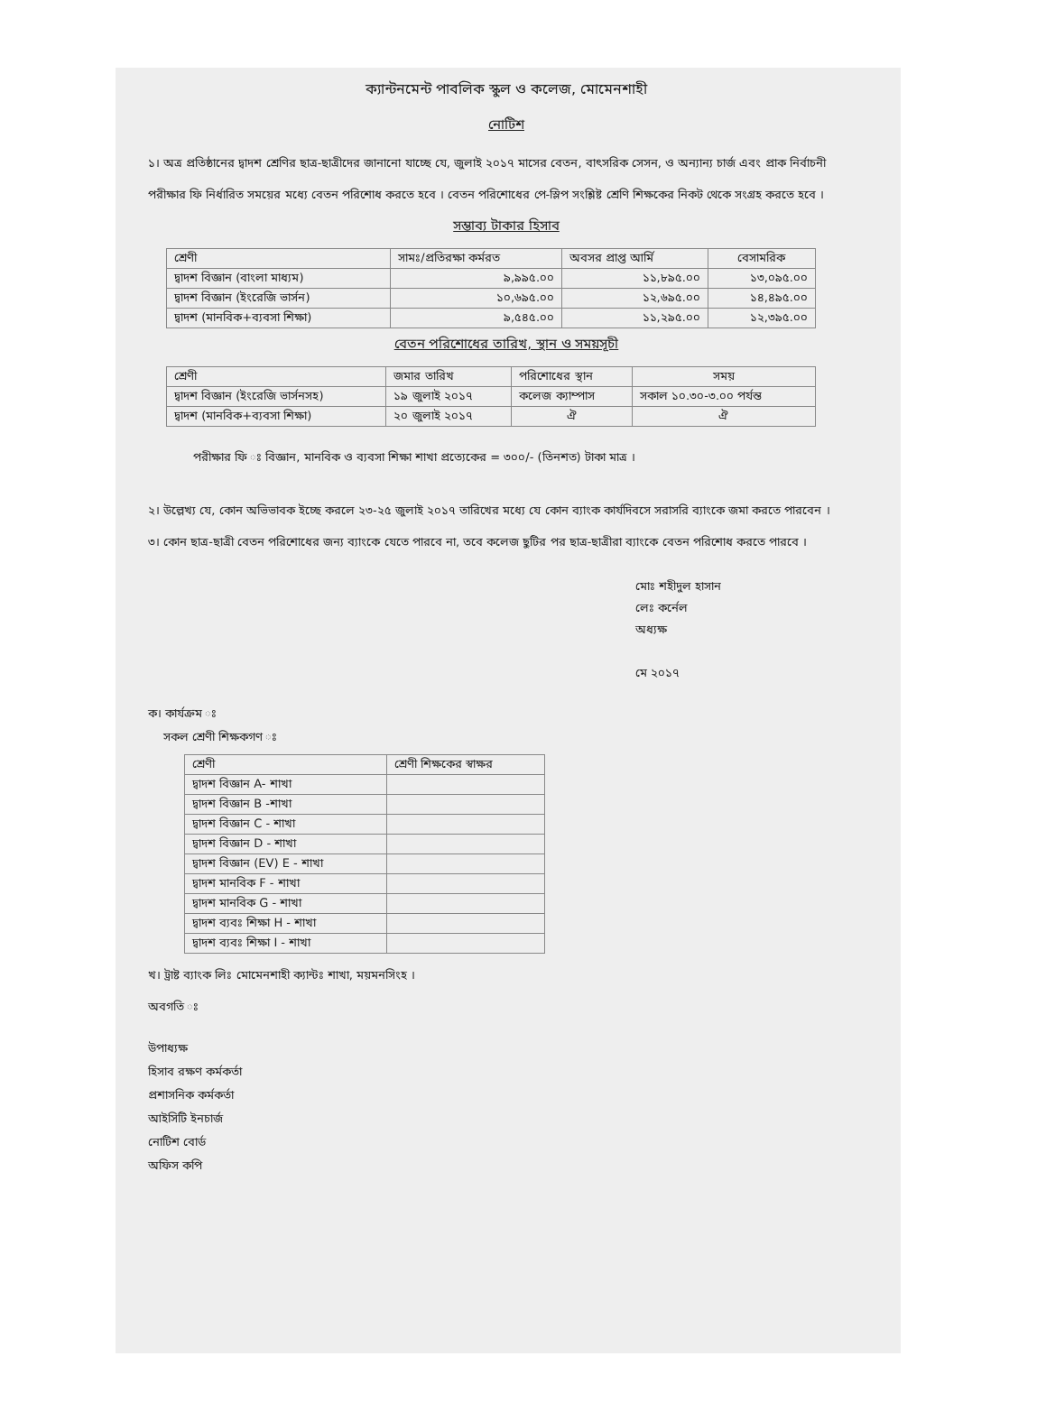ক্যান্টনমেন্ট পাবলিক স্কুল ও কলেজ, মোমেনশাহী
নোটিশ
১। অত্র প্রতিষ্ঠানের দ্বাদশ শ্রেণির ছাত্র-ছাত্রীদের জানানো যাচ্ছে যে, জুলাই ২০১৭ মাসের বেতন, বাৎসরিক সেসন, ও অন্যান্য চার্জ এবং প্রাক নির্বাচনী পরীক্ষার ফি নির্ধারিত সময়ের মধ্যে বেতন পরিশোধ করতে হবে । বেতন পরিশোধের পে-স্লিপ সংশ্লিষ্ট শ্রেণি শিক্ষকের নিকট থেকে সংগ্রহ করতে হবে ।
সম্ভাব্য টাকার হিসাব
| শ্রেণী | সামঃ/প্রতিরক্ষা কর্মরত | অবসর প্রাপ্ত আর্মি | বেসামরিক |
| --- | --- | --- | --- |
| দ্বাদশ বিজ্ঞান (বাংলা মাধ্যম) | ৯,৯৯৫.০০ | ১১,৮৯৫.০০ | ১৩,০৯৫.০০ |
| দ্বাদশ বিজ্ঞান (ইংরেজি ভার্সন) | ১০,৬৯৫.০০ | ১২,৬৯৫.০০ | ১৪,৪৯৫.০০ |
| দ্বাদশ (মানবিক+ব্যবসা শিক্ষা) | ৯,৫৪৫.০০ | ১১,২৯৫.০০ | ১২,৩৯৫.০০ |
বেতন পরিশোধের তারিখ, স্থান ও সময়সূচী
| শ্রেণী | জমার তারিখ | পরিশোধের স্থান | সময় |
| --- | --- | --- | --- |
| দ্বাদশ বিজ্ঞান (ইংরেজি ভার্সনসহ) | ১৯ জুলাই ২০১৭ | কলেজ ক্যাম্পাস | সকাল ১০.৩০-৩.০০ পর্যন্ত |
| দ্বাদশ (মানবিক+ব্যবসা শিক্ষা) | ২০ জুলাই ২০১৭ | ঐ | ঐ |
পরীক্ষার ফি ঃ বিজ্ঞান, মানবিক ও ব্যবসা শিক্ষা শাখা প্রত্যেকের = ৩০০/- (তিনশত) টাকা মাত্র ।
২। উল্লেখ্য যে, কোন অভিভাবক ইচ্ছে করলে ২৩-২৫ জুলাই ২০১৭ তারিখের মধ্যে যে কোন ব্যাংক কার্যদিবসে সরাসরি ব্যাংকে জমা করতে পারবেন ।
৩। কোন ছাত্র-ছাত্রী বেতন পরিশোধের জন্য ব্যাংকে যেতে পারবে না, তবে কলেজ ছুটির পর ছাত্র-ছাত্রীরা ব্যাংকে বেতন পরিশোধ করতে পারবে ।
মোঃ শহীদুল হাসান
লেঃ কর্নেল
অধ্যক্ষ
মে ২০১৭
ক। কার্যক্রম ঃ
সকল শ্রেণী শিক্ষকগণ ঃ
| শ্রেণী | শ্রেণী শিক্ষকের স্বাক্ষর |
| --- | --- |
| দ্বাদশ বিজ্ঞান A- শাখা | |
| দ্বাদশ বিজ্ঞান B -শাখা | |
| দ্বাদশ বিজ্ঞান C - শাখা | |
| দ্বাদশ বিজ্ঞান D - শাখা | |
| দ্বাদশ বিজ্ঞান (EV) E - শাখা | |
| দ্বাদশ মানবিক F - শাখা | |
| দ্বাদশ মানবিক G - শাখা | |
| দ্বাদশ ব্যবঃ শিক্ষা H - শাখা | |
| দ্বাদশ ব্যবঃ শিক্ষা I - শাখা | |
খ। ট্রাষ্ট ব্যাংক লিঃ মোমেনশাহী ক্যান্টঃ শাখা, ময়মনসিংহ ।
অবগতি ঃ
উপাধ্যক্ষ
হিসাব রক্ষণ কর্মকর্তা
প্রশাসনিক কর্মকর্তা
আইসিটি ইনচার্জ
নোটিশ বোর্ড
অফিস কপি